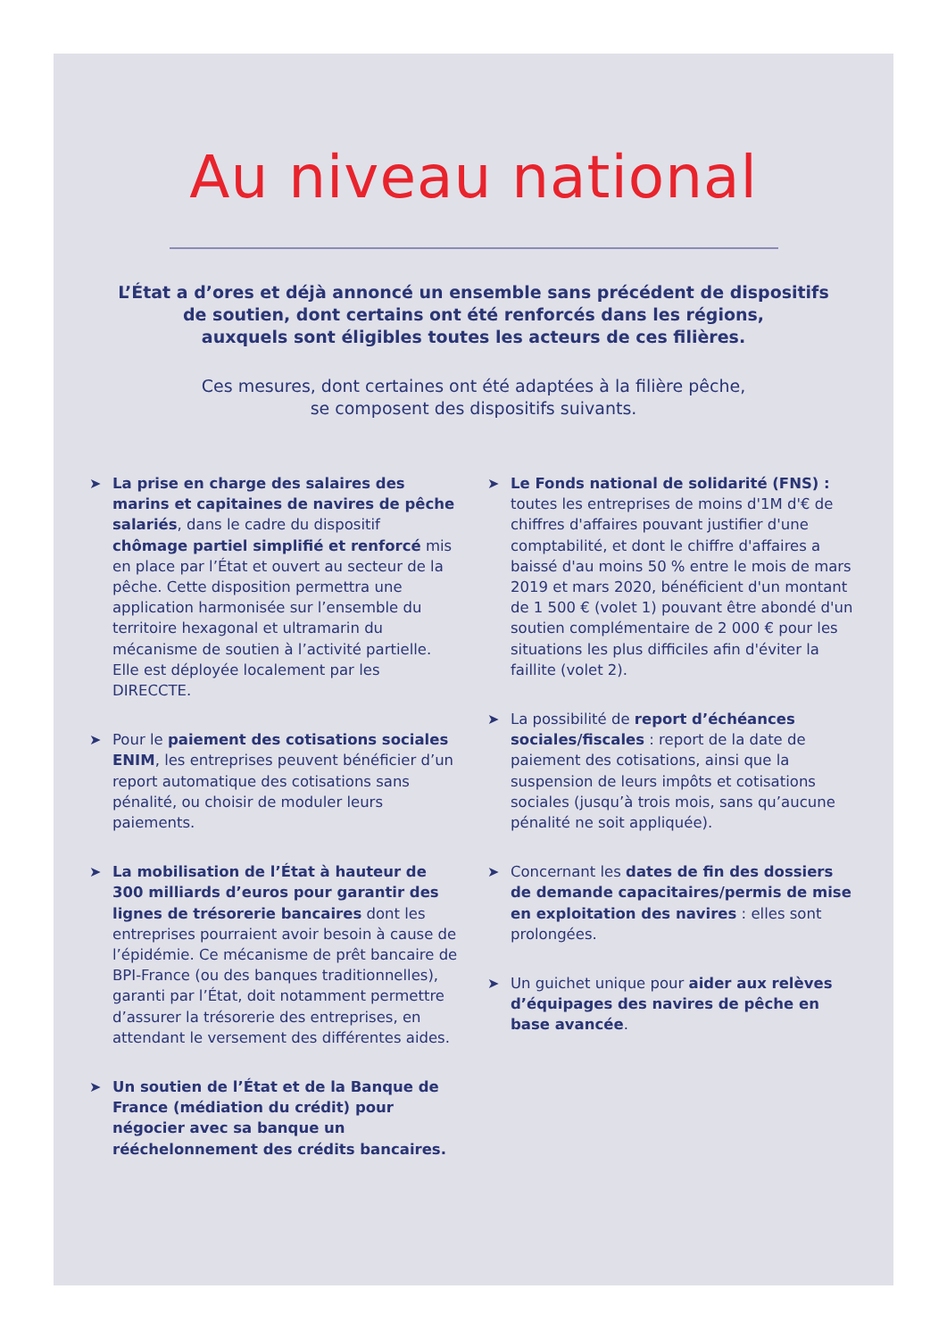Au niveau national
L’État a d’ores et déjà annoncé un ensemble sans précédent de dispositifs
de soutien, dont certains ont été renforcés dans les régions,
auxquels sont éligibles toutes les acteurs de ces filières.
Ces mesures, dont certaines ont été adaptées à la filière pêche,
se composent des dispositifs suivants.
➤ La prise en charge des salaires des marins et capitaines de navires de pêche salariés, dans le cadre du dispositif chômage partiel simplifié et renforcé mis en place par l’État et ouvert au secteur de la pêche. Cette disposition permettra une application harmonisée sur l’ensemble du territoire hexagonal et ultramarin du mécanisme de soutien à l’activité partielle. Elle est déployée localement par les DIRECCTE.
➤ Pour le paiement des cotisations sociales ENIM, les entreprises peuvent bénéficier d’un report automatique des cotisations sans pénalité, ou choisir de moduler leurs paiements.
➤ La mobilisation de l’État à hauteur de 300 milliards d’euros pour garantir des lignes de trésorerie bancaires dont les entreprises pourraient avoir besoin à cause de l’épidémie. Ce mécanisme de prêt bancaire de BPI-France (ou des banques traditionnelles), garanti par l’État, doit notamment permettre d’assurer la trésorerie des entreprises, en attendant le versement des différentes aides.
➤ Un soutien de l’État et de la Banque de France (médiation du crédit) pour négocier avec sa banque un rééchelonnement des crédits bancaires.
➤ Le Fonds national de solidarité (FNS) : toutes les entreprises de moins d'1M d'€ de chiffres d'affaires pouvant justifier d'une comptabilité, et dont le chiffre d'affaires a baissé d'au moins 50 % entre le mois de mars 2019 et mars 2020, bénéficient d'un montant de 1 500 € (volet 1) pouvant être abondé d'un soutien complémentaire de 2 000 € pour les situations les plus difficiles afin d'éviter la faillite (volet 2).
➤ La possibilité de report d’échéances sociales/fiscales : report de la date de paiement des cotisations, ainsi que la suspension de leurs impôts et cotisations sociales (jusqu’à trois mois, sans qu’aucune pénalité ne soit appliquée).
➤ Concernant les dates de fin des dossiers de demande capacitaires/permis de mise en exploitation des navires : elles sont prolongées.
➤ Un guichet unique pour aider aux relèves d’équipages des navires de pêche en base avancée.